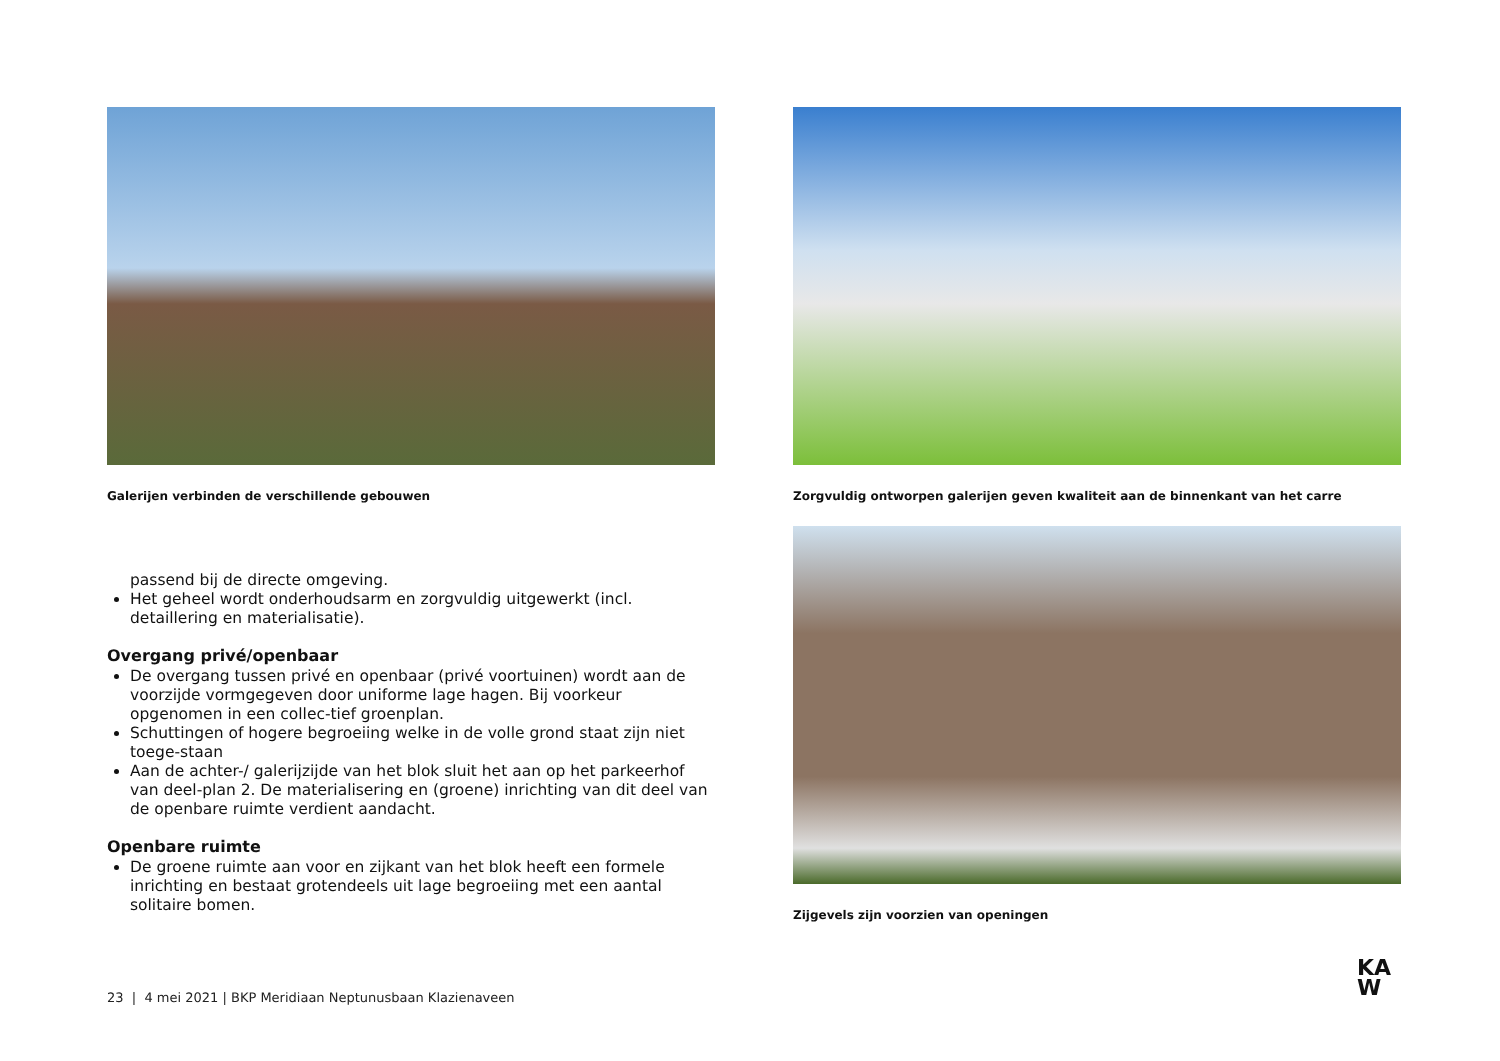Galerijen verbinden de verschillende gebouwen
passend bij de directe omgeving.
Het geheel wordt onderhoudsarm en zorgvuldig uitgewerkt (incl. detaillering en materialisatie).
Overgang privé/openbaar
De overgang tussen privé en openbaar (privé voortuinen) wordt aan de voorzijde vormgegeven door uniforme lage hagen. Bij voorkeur opgenomen in een collec-tief groenplan.
Schuttingen of hogere begroeiing welke in de volle grond staat zijn niet toege-staan
Aan de achter-/ galerijzijde van het blok sluit het aan op het parkeerhof van deel-plan 2. De materialisering en (groene) inrichting van dit deel van de openbare ruimte verdient aandacht.
Openbare ruimte
De groene ruimte aan voor en zijkant van het blok heeft een formele inrichting en bestaat grotendeels uit lage begroeiing met een aantal solitaire bomen.
Zorgvuldig ontworpen galerijen geven kwaliteit aan de binnenkant van het carre
Zijgevels zijn voorzien van openingen
23 | 4 mei 2021 | BKP Meridiaan Neptunusbaan Klazienaveen
KA
W